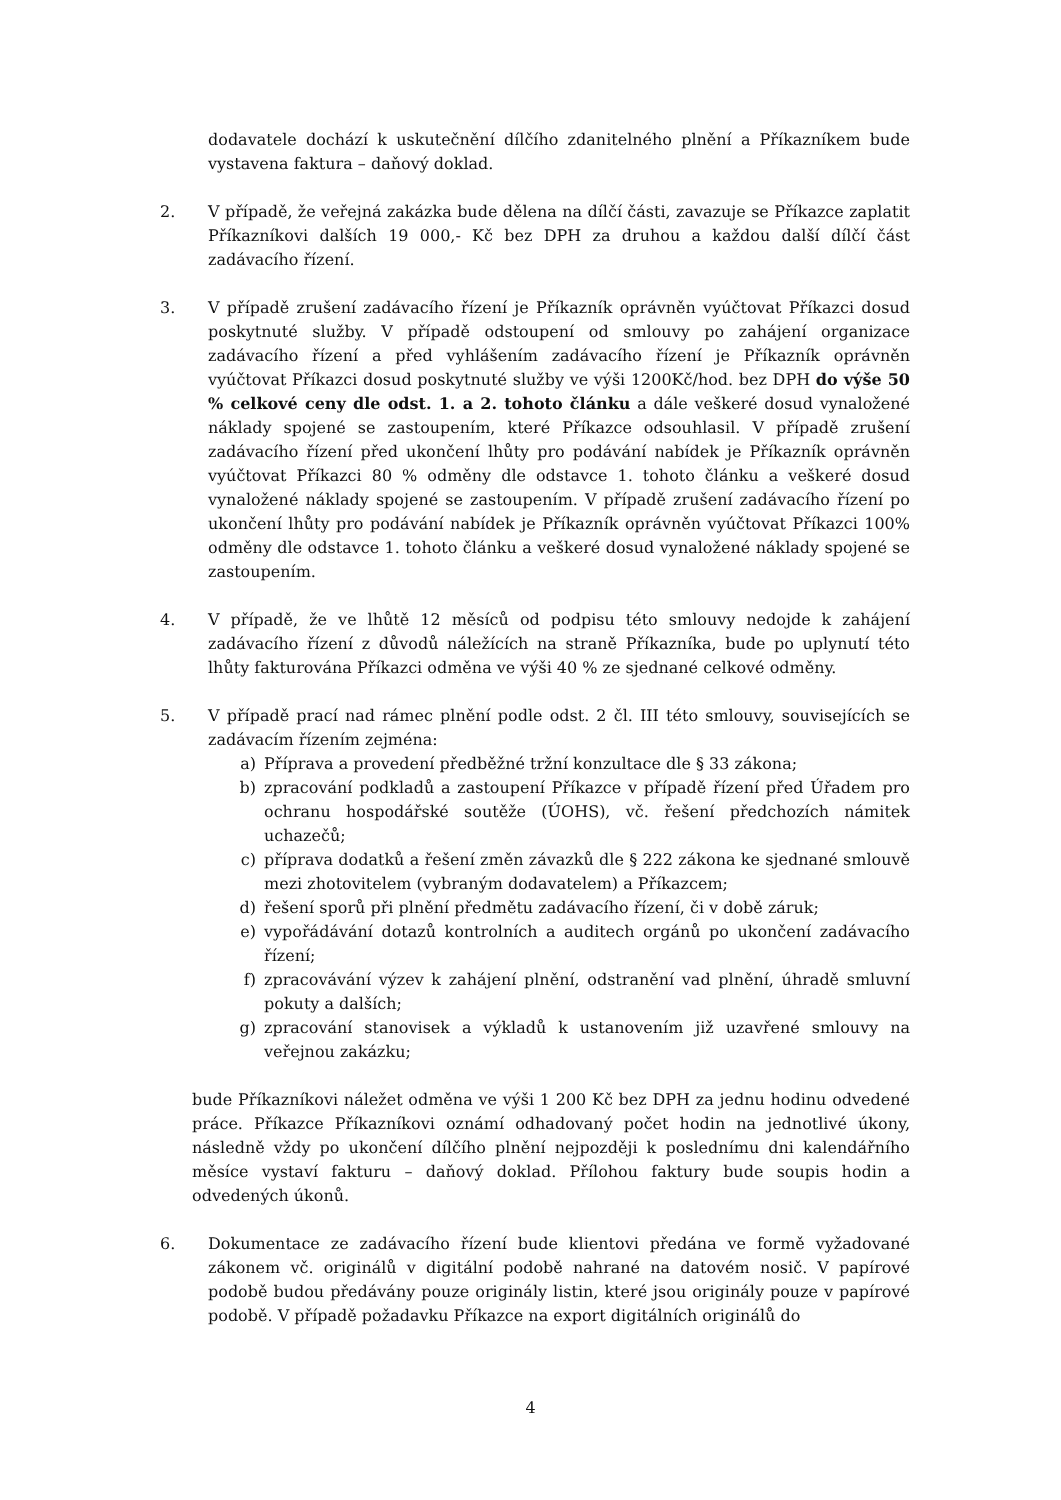dodavatele dochází k uskutečnění dílčího zdanitelného plnění a Příkazníkem bude vystavena faktura – daňový doklad.
2. V případě, že veřejná zakázka bude dělena na dílčí části, zavazuje se Příkazce zaplatit Příkazníkovi dalších 19 000,- Kč bez DPH za druhou a každou další dílčí část zadávacího řízení.
3. V případě zrušení zadávacího řízení je Příkazník oprávněn vyúčtovat Příkazci dosud poskytnuté služby. V případě odstoupení od smlouvy po zahájení organizace zadávacího řízení a před vyhlášením zadávacího řízení je Příkazník oprávněn vyúčtovat Příkazci dosud poskytnuté služby ve výši 1200Kč/hod. bez DPH do výše 50 % celkové ceny dle odst. 1. a 2. tohoto článku a dále veškeré dosud vynaložené náklady spojené se zastoupením, které Příkazce odsouhlasil. V případě zrušení zadávacího řízení před ukončení lhůty pro podávání nabídek je Příkazník oprávněn vyúčtovat Příkazci 80 % odměny dle odstavce 1. tohoto článku a veškeré dosud vynaložené náklady spojené se zastoupením. V případě zrušení zadávacího řízení po ukončení lhůty pro podávání nabídek je Příkazník oprávněn vyúčtovat Příkazci 100% odměny dle odstavce 1. tohoto článku a veškeré dosud vynaložené náklady spojené se zastoupením.
4. V případě, že ve lhůtě 12 měsíců od podpisu této smlouvy nedojde k zahájení zadávacího řízení z důvodů náležících na straně Příkazníka, bude po uplynutí této lhůty fakturována Příkazci odměna ve výši 40 % ze sjednané celkové odměny.
5. V případě prací nad rámec plnění podle odst. 2 čl. III této smlouvy, souvisejících se zadávacím řízením zejména:
a) Příprava a provedení předběžné tržní konzultace dle § 33 zákona;
b) zpracování podkladů a zastoupení Příkazce v případě řízení před Úřadem pro ochranu hospodářské soutěže (ÚOHS), vč. řešení předchozích námitek uchazečů;
c) příprava dodatků a řešení změn závazků dle § 222 zákona ke sjednané smlouvě mezi zhotovitelem (vybraným dodavatelem) a Příkazcem;
d) řešení sporů při plnění předmětu zadávacího řízení, či v době záruk;
e) vypořádávání dotazů kontrolních a auditech orgánů po ukončení zadávacího řízení;
f) zpracovávání výzev k zahájení plnění, odstranění vad plnění, úhradě smluvní pokuty a dalších;
g) zpracování stanovisek a výkladů k ustanovením již uzavřené smlouvy na veřejnou zakázku;
bude Příkazníkovi náležet odměna ve výši 1 200 Kč bez DPH za jednu hodinu odvedené práce. Příkazce Příkazníkovi oznámí odhadovaný počet hodin na jednotlivé úkony, následně vždy po ukončení dílčího plnění nejpozději k poslednímu dni kalendářního měsíce vystaví fakturu – daňový doklad. Přílohou faktury bude soupis hodin a odvedených úkonů.
6. Dokumentace ze zadávacího řízení bude klientovi předána ve formě vyžadované zákonem vč. originálů v digitální podobě nahrané na datovém nosič. V papírové podobě budou předávány pouze originály listin, které jsou originály pouze v papírové podobě. V případě požadavku Příkazce na export digitálních originálů do
4